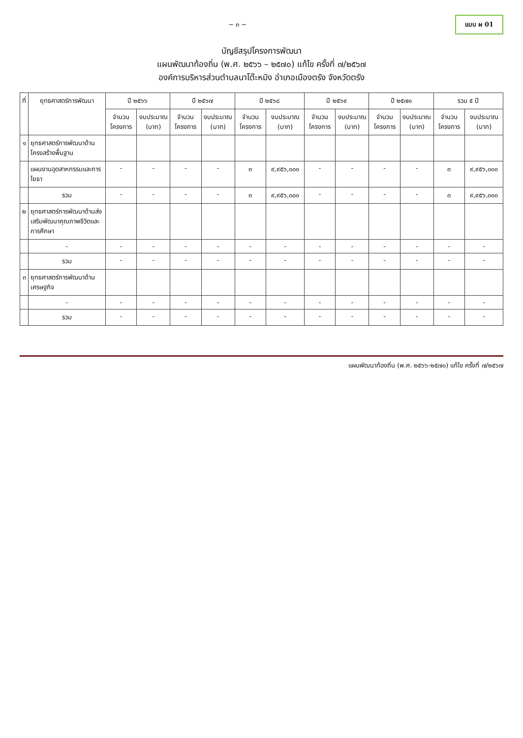~ ๓ ~
แบบ ผ 01
บัญชีสรุปโครงการพัฒนา
แผนพัฒนาท้องถิ่น (พ.ศ. ๒๕๖๖ – ๒๕๗๐) แก้ไข ครั้งที่ ๗/๒๕๖๗
องค์การบริหารส่วนตำบลนาโต๊ะหมิง อำเภอเมืองตรัง จังหวัดตรัง
| ที่ | ยุทธศาสตร์การพัฒนา | ปี ๒๕๖๖ | | ปี ๒๕๖๗ | | ปี ๒๕๖๘ | | ปี ๒๕๖๙ | | ปี ๒๕๗๐ | | รวม ๕ ปี | |
| --- | --- | --- | --- | --- | --- | --- | --- | --- | --- | --- | --- | --- | --- |
| | | จำนวนโครงการ | งบประมาณ (บาท) | จำนวนโครงการ | งบประมาณ (บาท) | จำนวนโครงการ | งบประมาณ (บาท) | จำนวนโครงการ | งบประมาณ (บาท) | จำนวนโครงการ | งบประมาณ (บาท) | จำนวนโครงการ | งบประมาณ (บาท) |
| ๑ | ยุทธศาสตร์การพัฒนาด้านโครงสร้างพื้นฐาน | | | | | | | | | | | | |
| | แผนงานอุตสาหกรรมและการโยธา | - | - | - | - | ๓ | ๙,๙๕๖,๐๐๐ | - | - | - | - | ๓ | ๙,๙๕๖,๐๐๐ |
| | รวม | - | - | - | - | ๓ | ๙,๙๕๖,๐๐๐ | - | - | - | - | ๓ | ๙,๙๕๖,๐๐๐ |
| ๒ | ยุทธศาสตร์การพัฒนาด้านส่งเสริมพัฒนาคุณภาพชีวิตและการศึกษา | | | | | | | | | | | | |
| | - | - | - | - | - | - | - | - | - | - | - | - | - |
| | รวม | - | - | - | - | - | - | - | - | - | - | - | - |
| ๓ | ยุทธศาสตร์การพัฒนาด้านเศรษฐกิจ | | | | | | | | | | | | |
| | - | - | - | - | - | - | - | - | - | - | - | - | - |
| | รวม | - | - | - | - | - | - | - | - | - | - | - | - |
แผนพัฒนาท้องถิ่น (พ.ศ. ๒๕๖๖-๒๕๗๐) แก้ไข ครั้งที่ ๗/๒๕๖๗